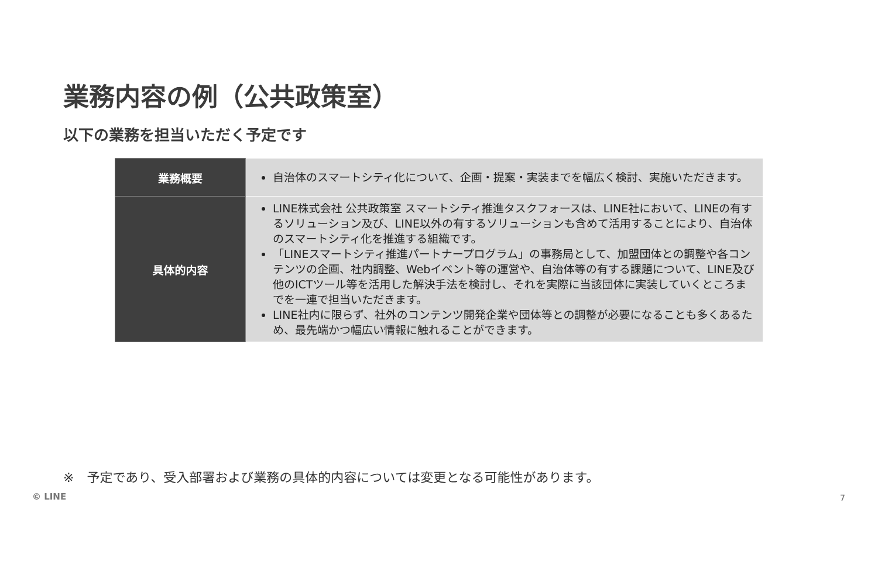業務内容の例（公共政策室）
以下の業務を担当いただく予定です
| 業務概要 | 自治体のスマートシティ化について、企画・提案・実装までを幅広く検討、実施いただきます。 |
| 具体的内容 | LINE株式会社 公共政策室 スマートシティ推進タスクフォースは、LINE社において、LINEの有するソリューション及び、LINE以外の有するソリューションも含めて活用することにより、自治体のスマートシティ化を推進する組織です。 「LINEスマートシティ推進パートナープログラム」の事務局として、加盟団体との調整や各コンテンツの企画、社内調整、Webイベント等の運営や、自治体等の有する課題について、LINE及び他のICTツール等を活用した解決手法を検討し、それを実際に当該団体に実装していくところまでを一連で担当いただきます。 LINE社内に限らず、社外のコンテンツ開発企業や団体等との調整が必要になることも多くあるため、最先端かつ幅広い情報に触れることができます。 |
※　予定であり、受入部署および業務の具体的内容については変更となる可能性があります。
© LINE 7